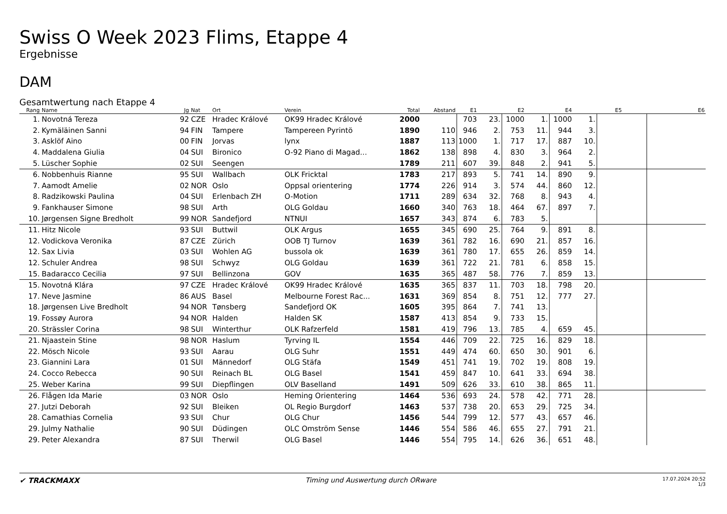Swiss O Week 2023 Flims, Etappe 4
Ergebnisse
DAM
Gesamtwertung nach Etappe 4
| Rang | Name | Jg | Nat | Ort | Verein | Total | Abstand | E1 | | E2 | | E4 | | E5 | | E6 |
| --- | --- | --- | --- | --- | --- | --- | --- | --- | --- | --- | --- | --- | --- | --- | --- | --- |
| 1. | Novotná Tereza | 92 | CZE | Hradec Králové | OK99 Hradec Králové | 2000 | | 703 | 23. | 1000 | 1. | 1000 | 1. | | | |
| 2. | Kymäläinen Sanni | 94 | FIN | Tampere | Tampereen Pyrintö | 1890 | 110 | 946 | 2. | 753 | 11. | 944 | 3. | | | |
| 3. | Asklöf Aino | 00 | FIN | Jorvas | lynx | 1887 | 113 | 1000 | 1. | 717 | 17. | 887 | 10. | | | |
| 4. | Maddalena Giulia | 04 | SUI | Bironico | O-92 Piano di Magad... | 1862 | 138 | 898 | 4. | 830 | 3. | 964 | 2. | | | |
| 5. | Lüscher Sophie | 02 | SUI | Seengen | | 1789 | 211 | 607 | 39. | 848 | 2. | 941 | 5. | | | |
| 6. | Nobbenhuis Rianne | 95 | SUI | Wallbach | OLK Fricktal | 1783 | 217 | 893 | 5. | 741 | 14. | 890 | 9. | | | |
| 7. | Aamodt Amelie | 02 | NOR | Oslo | Oppsal orientering | 1774 | 226 | 914 | 3. | 574 | 44. | 860 | 12. | | | |
| 8. | Radzikowski Paulina | 04 | SUI | Erlenbach ZH | O-Motion | 1711 | 289 | 634 | 32. | 768 | 8. | 943 | 4. | | | |
| 9. | Fankhauser Simone | 98 | SUI | Arth | OLG Goldau | 1660 | 340 | 763 | 18. | 464 | 67. | 897 | 7. | | | |
| 10. | Jørgensen Signe Bredholt | 99 | NOR | Sandefjord | NTNUI | 1657 | 343 | 874 | 6. | 783 | 5. | | | | | |
| 11. | Hitz Nicole | 93 | SUI | Buttwil | OLK Argus | 1655 | 345 | 690 | 25. | 764 | 9. | 891 | 8. | | | |
| 12. | Vodickova Veronika | 87 | CZE | Zürich | OOB TJ Turnov | 1639 | 361 | 782 | 16. | 690 | 21. | 857 | 16. | | | |
| 12. | Sax Livia | 03 | SUI | Wohlen AG | bussola ok | 1639 | 361 | 780 | 17. | 655 | 26. | 859 | 14. | | | |
| 12. | Schuler Andrea | 98 | SUI | Schwyz | OLG Goldau | 1639 | 361 | 722 | 21. | 781 | 6. | 858 | 15. | | | |
| 15. | Badaracco Cecilia | 97 | SUI | Bellinzona | GOV | 1635 | 365 | 487 | 58. | 776 | 7. | 859 | 13. | | | |
| 15. | Novotná Klára | 97 | CZE | Hradec Králové | OK99 Hradec Králové | 1635 | 365 | 837 | 11. | 703 | 18. | 798 | 20. | | | |
| 17. | Neve Jasmine | 86 | AUS | Basel | Melbourne Forest Rac... | 1631 | 369 | 854 | 8. | 751 | 12. | 777 | 27. | | | |
| 18. | Jørgensen Live Bredholt | 94 | NOR | Tønsberg | Sandefjord OK | 1605 | 395 | 864 | 7. | 741 | 13. | | | | | |
| 19. | Fossøy Aurora | 94 | NOR | Halden | Halden SK | 1587 | 413 | 854 | 9. | 733 | 15. | | | | | |
| 20. | Strässler Corina | 98 | SUI | Winterthur | OLK Rafzerfeld | 1581 | 419 | 796 | 13. | 785 | 4. | 659 | 45. | | | |
| 21. | Njaastein Stine | 98 | NOR | Haslum | Tyrving IL | 1554 | 446 | 709 | 22. | 725 | 16. | 829 | 18. | | | |
| 22. | Mösch Nicole | 93 | SUI | Aarau | OLG Suhr | 1551 | 449 | 474 | 60. | 650 | 30. | 901 | 6. | | | |
| 23. | Giannini Lara | 01 | SUI | Männedorf | OLG Stäfa | 1549 | 451 | 741 | 19. | 702 | 19. | 808 | 19. | | | |
| 24. | Cocco Rebecca | 90 | SUI | Reinach BL | OLG Basel | 1541 | 459 | 847 | 10. | 641 | 33. | 694 | 38. | | | |
| 25. | Weber Karina | 99 | SUI | Diepflingen | OLV Baselland | 1491 | 509 | 626 | 33. | 610 | 38. | 865 | 11. | | | |
| 26. | Flågen Ida Marie | 03 | NOR | Oslo | Heming Orientering | 1464 | 536 | 693 | 24. | 578 | 42. | 771 | 28. | | | |
| 27. | Jutzi Deborah | 92 | SUI | Bleiken | OL Regio Burgdorf | 1463 | 537 | 738 | 20. | 653 | 29. | 725 | 34. | | | |
| 28. | Camathias Cornelia | 93 | SUI | Chur | OLG Chur | 1456 | 544 | 799 | 12. | 577 | 43. | 657 | 46. | | | |
| 29. | Julmy Nathalie | 90 | SUI | Düdingen | OLC Omström Sense | 1446 | 554 | 586 | 46. | 655 | 27. | 791 | 21. | | | |
| 29. | Peter Alexandra | 87 | SUI | Therwil | OLG Basel | 1446 | 554 | 795 | 14. | 626 | 36. | 651 | 48. | | | |
✔ TRACKMAXX Timing und Auswertung durch ORware
17.07.2024 20:52
1/3